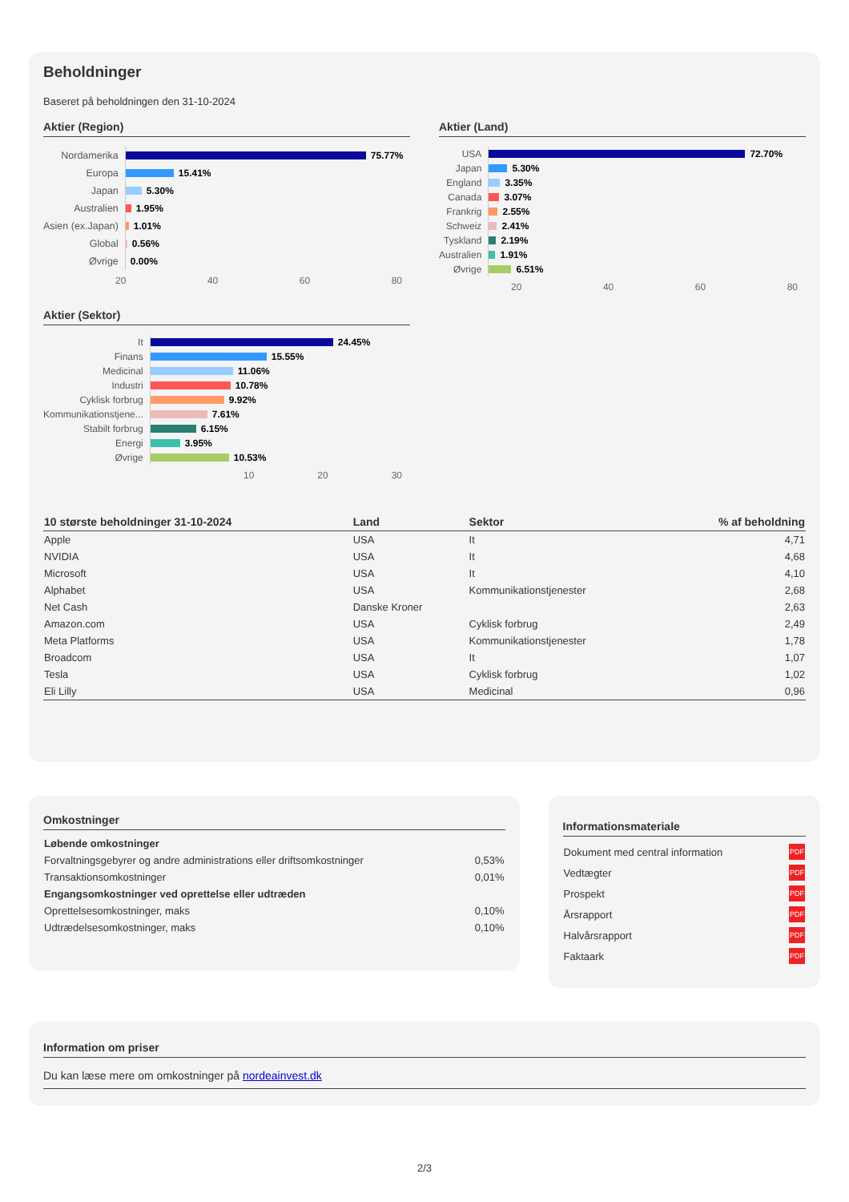Beholdninger
Baseret på beholdningen den 31-10-2024
Aktier (Region)
Nordamerika
75.77%
Europa
15.41%
Japan
5.30%
Australien
1.95%
Asien (ex.Japan)
1.01%
Global
0.56%
Øvrige
0.00%
20 40 60 80
Aktier (Land)
USA
72.70%
Japan
5.30%
England
3.35%
Canada
3.07%
Frankrig
2.55%
Schweiz
2.41%
Tyskland
2.19%
Australien
1.91%
Øvrige
6.51%
20 40 60 80
Aktier (Sektor)
It
24.45%
Finans
15.55%
Medicinal
11.06%
Industri
10.78%
Cyklisk forbrug
9.92%
Kommunikationstjene...
7.61%
Stabilt forbrug
6.15%
Energi
3.95%
Øvrige
10.53%
10 20 30
| 10 største beholdninger 31-10-2024 | Land | Sektor | % af beholdning |
| --- | --- | --- | --- |
| Apple | USA | It | 4,71 |
| NVIDIA | USA | It | 4,68 |
| Microsoft | USA | It | 4,10 |
| Alphabet | USA | Kommunikationstjenester | 2,68 |
| Net Cash | Danske Kroner | | 2,63 |
| Amazon.com | USA | Cyklisk forbrug | 2,49 |
| Meta Platforms | USA | Kommunikationstjenester | 1,78 |
| Broadcom | USA | It | 1,07 |
| Tesla | USA | Cyklisk forbrug | 1,02 |
| Eli Lilly | USA | Medicinal | 0,96 |
Omkostninger
| Løbende omkostninger | |
| Forvaltningsgebyrer og andre administrations eller driftsomkostninger | 0,53% |
| Transaktionsomkostninger | 0,01% |
| Engangsomkostninger ved oprettelse eller udtræden | |
| Oprettelsesomkostninger, maks | 0,10% |
| Udtrædelsesomkostninger, maks | 0,10% |
Informationsmateriale
| Dokument med central information | PDF |
| Vedtægter | PDF |
| Prospekt | PDF |
| Årsrapport | PDF |
| Halvårsrapport | PDF |
| Faktaark | PDF |
Information om priser
Du kan læse mere om omkostninger på nordeainvest.dk
2/3